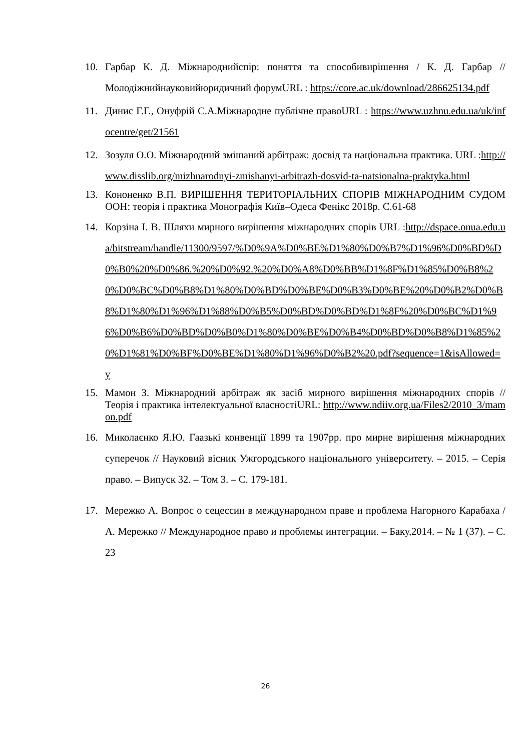10. Гарбар К. Д. Міжнароднийспір: поняття та способивирішення / К. Д. Гарбар // Молодіжнийнауковийюридичний форумURL : https://core.ac.uk/download/286625134.pdf
11. Динис Г.Г., Онуфрій С.А.Міжнародне публічне правоURL : https://www.uzhnu.edu.ua/uk/infocentre/get/21561
12. Зозуля О.О. Міжнародний змішаний арбітраж: досвід та національна практика. URL :http://www.disslib.org/mizhnarodnyi-zmishanyi-arbitrazh-dosvid-ta-natsionalna-praktyka.html
13. Кононенко В.П. ВИРІШЕННЯ ТЕРИТОРІАЛЬНИХ СПОРІВ МІЖНАРОДНИМ СУДОМ ООН: теорія і практика Монографія Київ–Одеса Фенікс 2018р. С.61-68
14. Корзіна І. В. Шляхи мирного вирішення міжнародних спорів URL :http://dspace.onua.edu.ua/bitstream/handle/11300/9597/%D0%9A%D0%BE%D1%80%D0%B7%D1%96%D0%BD%D0%B0%20%D0%86.%20%D0%92.%20%D0%A8%D0%BB%D1%8F%D1%85%D0%B8%20%D0%BC%D0%B8%D1%80%D0%BD%D0%BE%D0%B3%D0%BE%20%D0%B2%D0%B8%D1%80%D1%96%D1%88%D0%B5%D0%BD%D0%BD%D1%8F%20%D0%BC%D1%96%D0%B6%D0%BD%D0%B0%D1%80%D0%BE%D0%B4%D0%BD%D0%B8%D1%85%20%D1%81%D0%BF%D0%BE%D1%80%D1%96%D0%B2%20.pdf?sequence=1&isAllowed=y
15. Мамон З. Міжнародний арбітраж як засіб мирного вирішення міжнародних спорів // Теорія і практика інтелектуальної власностіURL: http://www.ndiiv.org.ua/Files2/2010_3/mamon.pdf
16. Миколаєнко Я.Ю. Гаазькі конвенції 1899 та 1907рр. про мирне вирішення міжнародних суперечок // Науковий вісник Ужгородського національного університету. – 2015. – Серія право. – Випуск 32. – Том 3. – С. 179-181.
17. Мережко А. Вопрос о сецессии в международном праве и проблема Нагорного Карабаха / А. Мережко // Международное право и проблемы интеграции. – Баку,2014. – № 1 (37). – С. 23
26